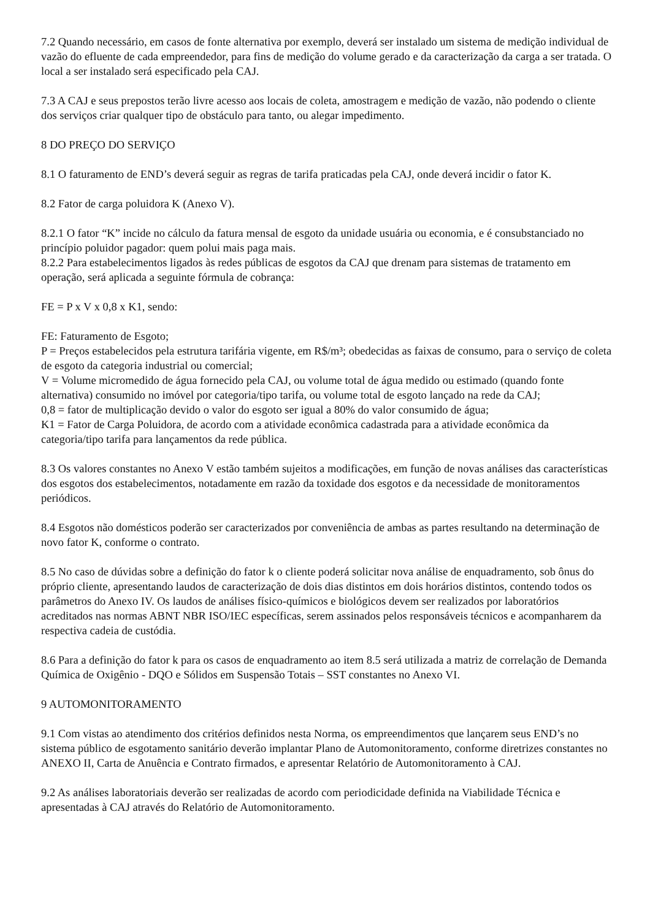7.2 Quando necessário, em casos de fonte alternativa por exemplo, deverá ser instalado um sistema de medição individual de vazão do efluente de cada empreendedor, para fins de medição do volume gerado e da caracterização da carga a ser tratada. O local a ser instalado será especificado pela CAJ.
7.3 A CAJ e seus prepostos terão livre acesso aos locais de coleta, amostragem e medição de vazão, não podendo o cliente dos serviços criar qualquer tipo de obstáculo para tanto, ou alegar impedimento.
8 DO PREÇO DO SERVIÇO
8.1 O faturamento de END’s deverá seguir as regras de tarifa praticadas pela CAJ, onde deverá incidir o fator K.
8.2 Fator de carga poluidora K (Anexo V).
8.2.1 O fator “K” incide no cálculo da fatura mensal de esgoto da unidade usuária ou economia, e é consubstanciado no princípio poluidor pagador: quem polui mais paga mais.
8.2.2 Para estabelecimentos ligados às redes públicas de esgotos da CAJ que drenam para sistemas de tratamento em operação, será aplicada a seguinte fórmula de cobrança:
FE = P x V x 0,8 x K1, sendo:
FE: Faturamento de Esgoto;
P = Preços estabelecidos pela estrutura tarifária vigente, em R$/m³; obedecidas as faixas de consumo, para o serviço de coleta de esgoto da categoria industrial ou comercial;
V = Volume micromedido de água fornecido pela CAJ, ou volume total de água medido ou estimado (quando fonte alternativa) consumido no imóvel por categoria/tipo tarifa, ou volume total de esgoto lançado na rede da CAJ;
0,8 = fator de multiplicação devido o valor do esgoto ser igual a 80% do valor consumido de água;
K1 = Fator de Carga Poluidora, de acordo com a atividade econômica cadastrada para a atividade econômica da categoria/tipo tarifa para lançamentos da rede pública.
8.3 Os valores constantes no Anexo V estão também sujeitos a modificações, em função de novas análises das características dos esgotos dos estabelecimentos, notadamente em razão da toxidade dos esgotos e da necessidade de monitoramentos periódicos.
8.4 Esgotos não domésticos poderão ser caracterizados por conveniência de ambas as partes resultando na determinação de novo fator K, conforme o contrato.
8.5 No caso de dúvidas sobre a definição do fator k o cliente poderá solicitar nova análise de enquadramento, sob ônus do próprio cliente, apresentando laudos de caracterização de dois dias distintos em dois horários distintos, contendo todos os parâmetros do Anexo IV. Os laudos de análises físico-químicos e biológicos devem ser realizados por laboratórios acreditados nas normas ABNT NBR ISO/IEC específicas, serem assinados pelos responsáveis técnicos e acompanharem da respectiva cadeia de custódia.
8.6 Para a definição do fator k para os casos de enquadramento ao item 8.5 será utilizada a matriz de correlação de Demanda Química de Oxigênio - DQO e Sólidos em Suspensão Totais – SST constantes no Anexo VI.
9 AUTOMONITORAMENTO
9.1 Com vistas ao atendimento dos critérios definidos nesta Norma, os empreendimentos que lançarem seus END’s no sistema público de esgotamento sanitário deverão implantar Plano de Automonitoramento, conforme diretrizes constantes no ANEXO II, Carta de Anuência e Contrato firmados, e apresentar Relatório de Automonitoramento à CAJ.
9.2 As análises laboratoriais deverão ser realizadas de acordo com periodicidade definida na Viabilidade Técnica e apresentadas à CAJ através do Relatório de Automonitoramento.